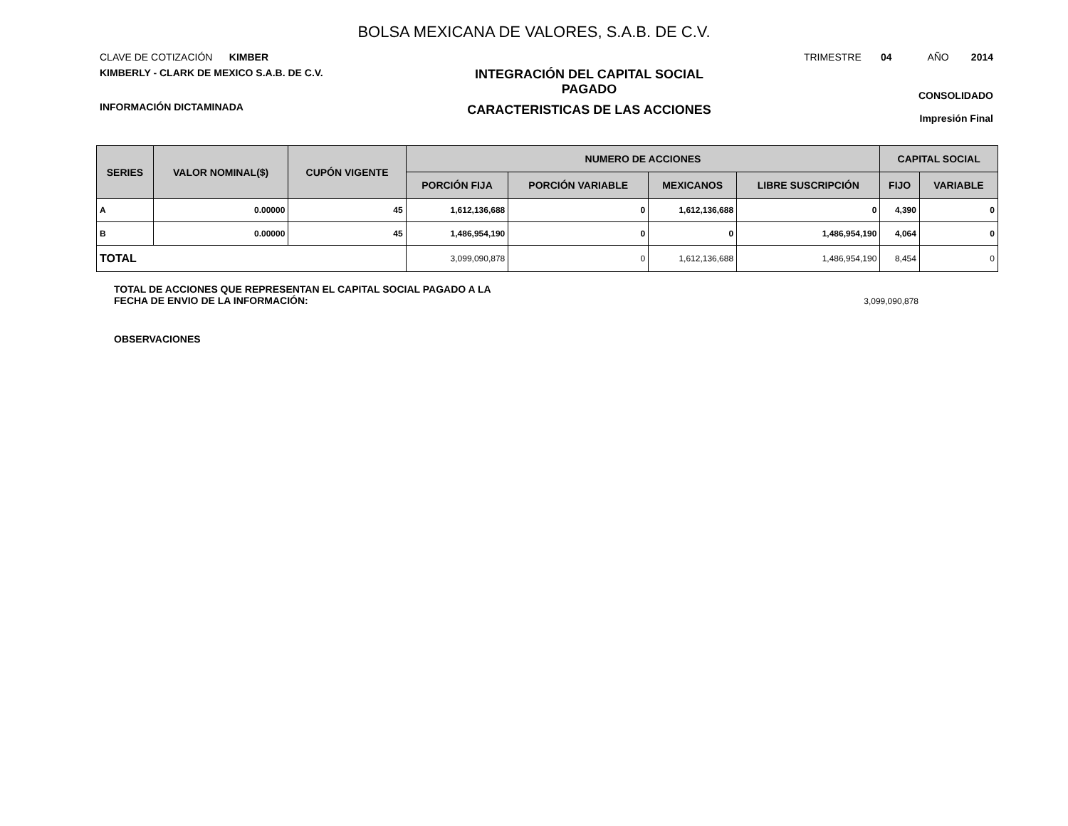BOLSA MEXICANA DE VALORES, S.A.B. DE C.V.
CLAVE DE COTIZACIÓN KIMBER
TRIMESTRE 04 AÑO 2014
KIMBERLY - CLARK DE MEXICO S.A.B. DE C.V.
INFORMACIÓN DICTAMINADA
INTEGRACIÓN DEL CAPITAL SOCIAL
PAGADO
CARACTERISTICAS DE LAS ACCIONES
CONSOLIDADO
Impresión Final
| SERIES | VALOR NOMINAL($) | CUPÓN VIGENTE | NUMERO DE ACCIONES | | | | CAPITAL SOCIAL | |
| --- | --- | --- | --- | --- | --- | --- | --- | --- |
| | | | PORCIÓN FIJA | PORCIÓN VARIABLE | MEXICANOS | LIBRE SUSCRIPCIÓN | FIJO | VARIABLE |
| A | 0.00000 | 45 | 1,612,136,688 | 0 | 1,612,136,688 | 0 | 4,390 | 0 |
| B | 0.00000 | 45 | 1,486,954,190 | 0 | 0 | 1,486,954,190 | 4,064 | 0 |
| TOTAL | | | 3,099,090,878 | 0 | 1,612,136,688 | 1,486,954,190 | 8,454 | 0 |
TOTAL DE ACCIONES QUE REPRESENTAN EL CAPITAL SOCIAL PAGADO A LA
FECHA DE ENVIO DE LA INFORMACIÓN:
3,099,090,878
OBSERVACIONES